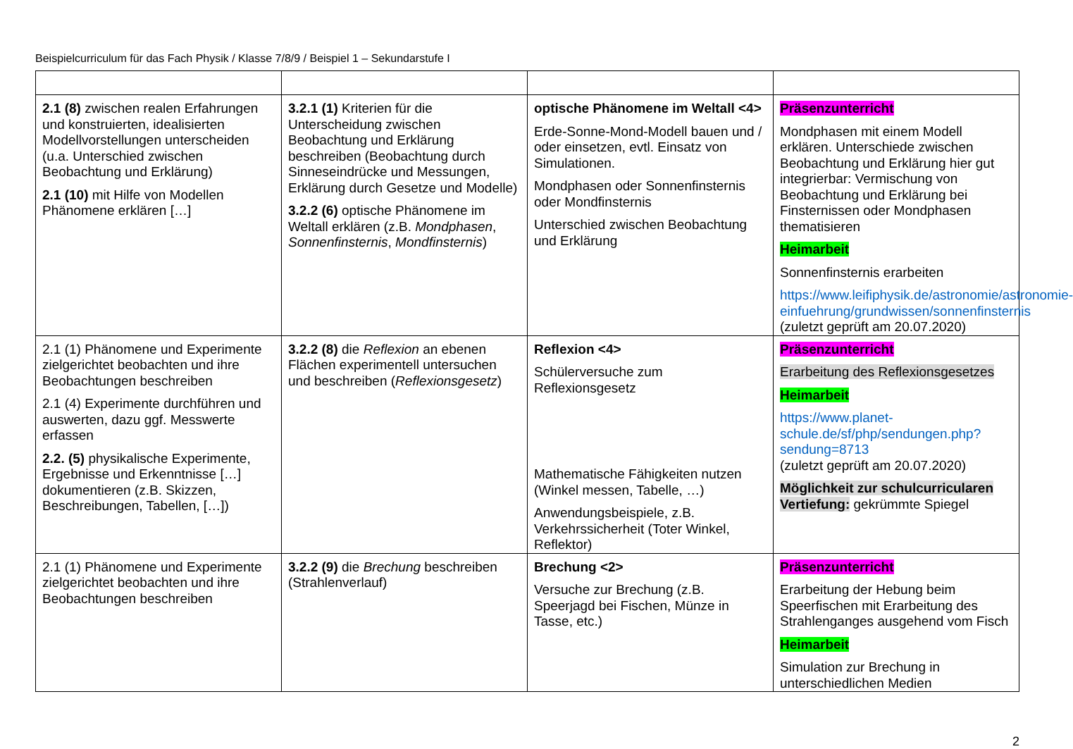Beispielcurriculum für das Fach Physik / Klasse 7/8/9 / Beispiel 1 – Sekundarstufe I
| 2.1 (8) zwischen realen Erfahrungen und konstruierten, idealisierten Modellvorstellungen unterscheiden (u.a. Unterschied zwischen Beobachtung und Erklärung) 2.1 (10) mit Hilfe von Modellen Phänomene erklären […] | 3.2.1 (1) Kriterien für die Unterscheidung zwischen Beobachtung und Erklärung beschreiben (Beobachtung durch Sinneseindrücke und Messungen, Erklärung durch Gesetze und Modelle) 3.2.2 (6) optische Phänomene im Weltall erklären (z.B. Mondphasen , Sonnenfinsternis , Mondfinsternis ) | optische Phänomene im Weltall <4> Erde-Sonne-Mond-Modell bauen und / oder einsetzen, evtl. Einsatz von Simulationen. Mondphasen oder Sonnenfinsternis oder Mondfinsternis Unterschied zwischen Beobachtung und Erklärung | Präsenzunterricht Mondphasen mit einem Modell erklären. Unterschiede zwischen Beobachtung und Erklärung hier gut integrierbar: Vermischung von Beobachtung und Erklärung bei Finsternissen oder Mondphasen thematisieren Heimarbeit Sonnenfinsternis erarbeiten https://www.leifiphysik.de/astronomie/astronomie-einfuehrung/grundwissen/sonnenfinsternis (zuletzt geprüft am 20.07.2020) |
| 2.1 (1) Phänomene und Experimente zielgerichtet beobachten und ihre Beobachtungen beschreiben 2.1 (4) Experimente durchführen und auswerten, dazu ggf. Messwerte erfassen 2.2. (5) physikalische Experimente, Ergebnisse und Erkenntnisse […] dokumentieren (z.B. Skizzen, Beschreibungen, Tabellen, […]) | 3.2.2 (8) die Reflexion an ebenen Flächen experimentell untersuchen und beschreiben ( Reflexionsgesetz ) | Reflexion <4> Schülerversuche zum Reflexionsgesetz Mathematische Fähigkeiten nutzen (Winkel messen, Tabelle, …) Anwendungsbeispiele, z.B. Verkehrssicherheit (Toter Winkel, Reflektor) | Präsenzunterricht Erarbeitung des Reflexionsgesetzes Heimarbeit https://www.planet-schule.de/sf/php/sendungen.php?sendung=8713 (zuletzt geprüft am 20.07.2020) Möglichkeit zur schulcurricularen Vertiefung: gekrümmte Spiegel |
| 2.1 (1) Phänomene und Experimente zielgerichtet beobachten und ihre Beobachtungen beschreiben | 3.2.2 (9) die Brechung beschreiben (Strahlenverlauf) | Brechung <2> Versuche zur Brechung (z.B. Speerjagd bei Fischen, Münze in Tasse, etc.) | Präsenzunterricht Erarbeitung der Hebung beim Speerfischen mit Erarbeitung des Strahlenganges ausgehend vom Fisch Heimarbeit Simulation zur Brechung in unterschiedlichen Medien |
2